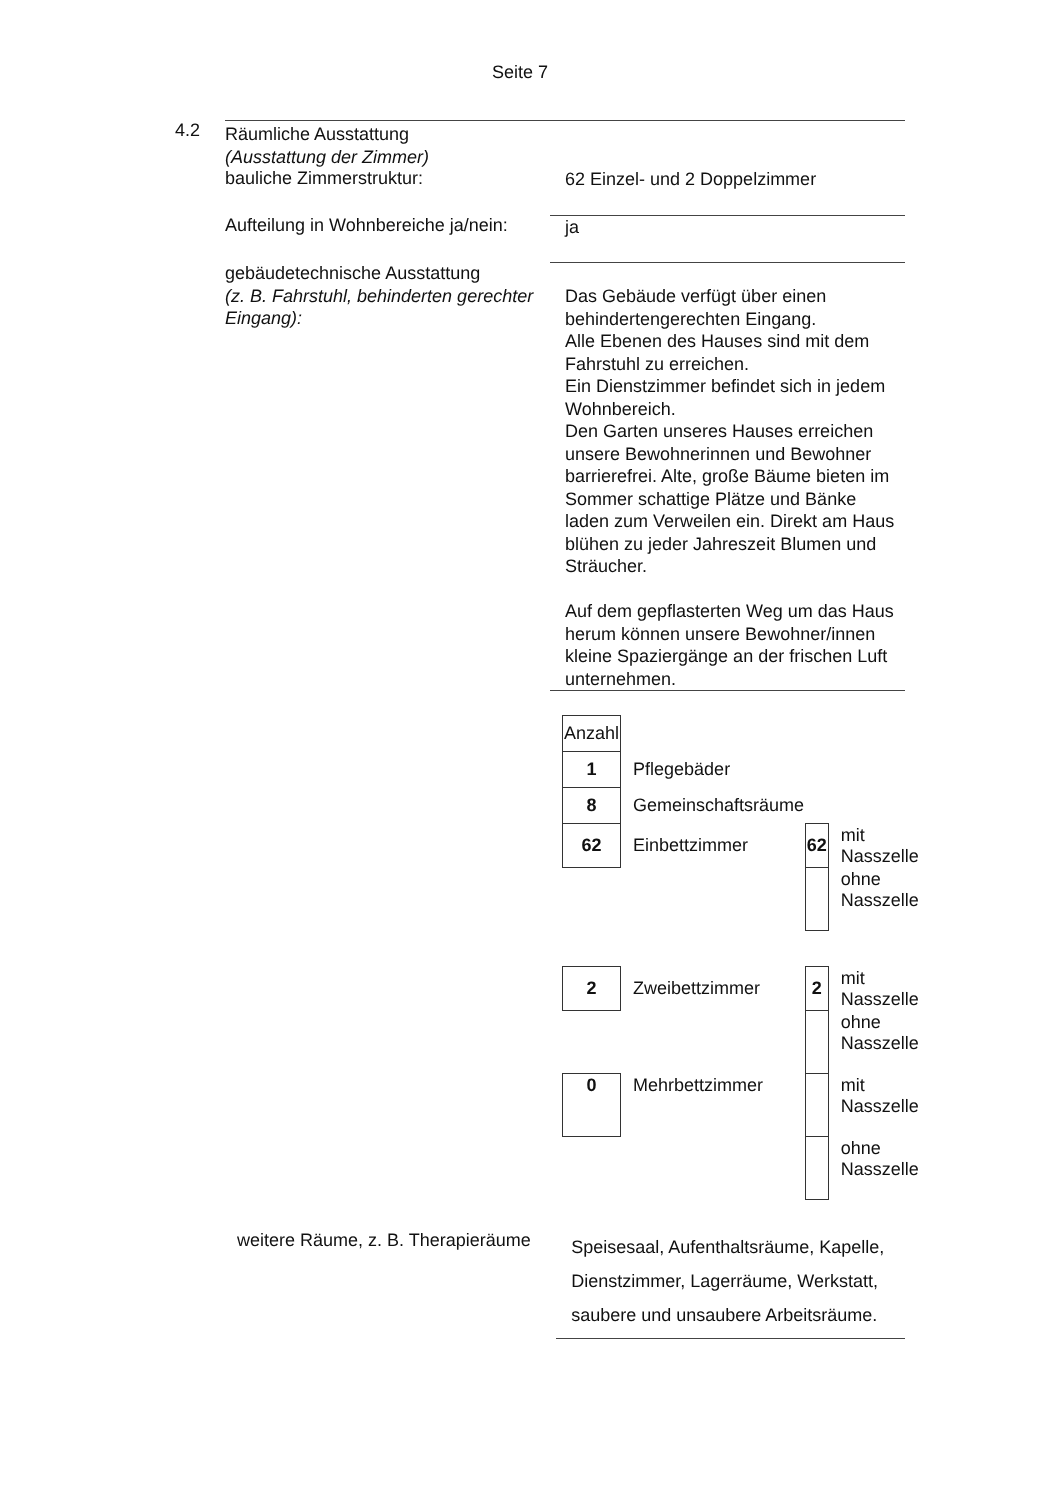Seite 7
4.2
Räumliche Ausstattung
(Ausstattung der Zimmer)
bauliche Zimmerstruktur:
62 Einzel- und 2 Doppelzimmer
Aufteilung in Wohnbereiche ja/nein:
ja
gebäudetechnische Ausstattung
(z. B. Fahrstuhl, behinderten gerechter Eingang):
Das Gebäude verfügt über einen behindertengerechten Eingang.
Alle Ebenen des Hauses sind mit dem Fahrstuhl zu erreichen.
Ein Dienstzimmer befindet sich in jedem Wohnbereich.
Den Garten unseres Hauses erreichen unsere Bewohnerinnen und Bewohner barrierefrei. Alte, große Bäume bieten im Sommer schattige Plätze und Bänke laden zum Verweilen ein. Direkt am Haus blühen zu jeder Jahreszeit Blumen und Sträucher.
Auf dem gepflasterten Weg um das Haus herum können unsere Bewohner/innen kleine Spaziergänge an der frischen Luft unternehmen.
| Anzahl | | | |
| 1 | Pflegebäder | | |
| 8 | Gemeinschaftsräume | | |
| 62 | Einbettzimmer | 62 | mit Nasszelle |
| | | | ohne Nasszelle |
| 2 | Zweibettzimmer | 2 | mit Nasszelle |
| | | | ohne Nasszelle |
| 0 | Mehrbettzimmer | | mit Nasszelle |
| | | | ohne Nasszelle |
weitere Räume, z. B. Therapieräume
Speisesaal, Aufenthaltsräume, Kapelle, Dienstzimmer, Lagerräume, Werkstatt, saubere und unsaubere Arbeitsräume.